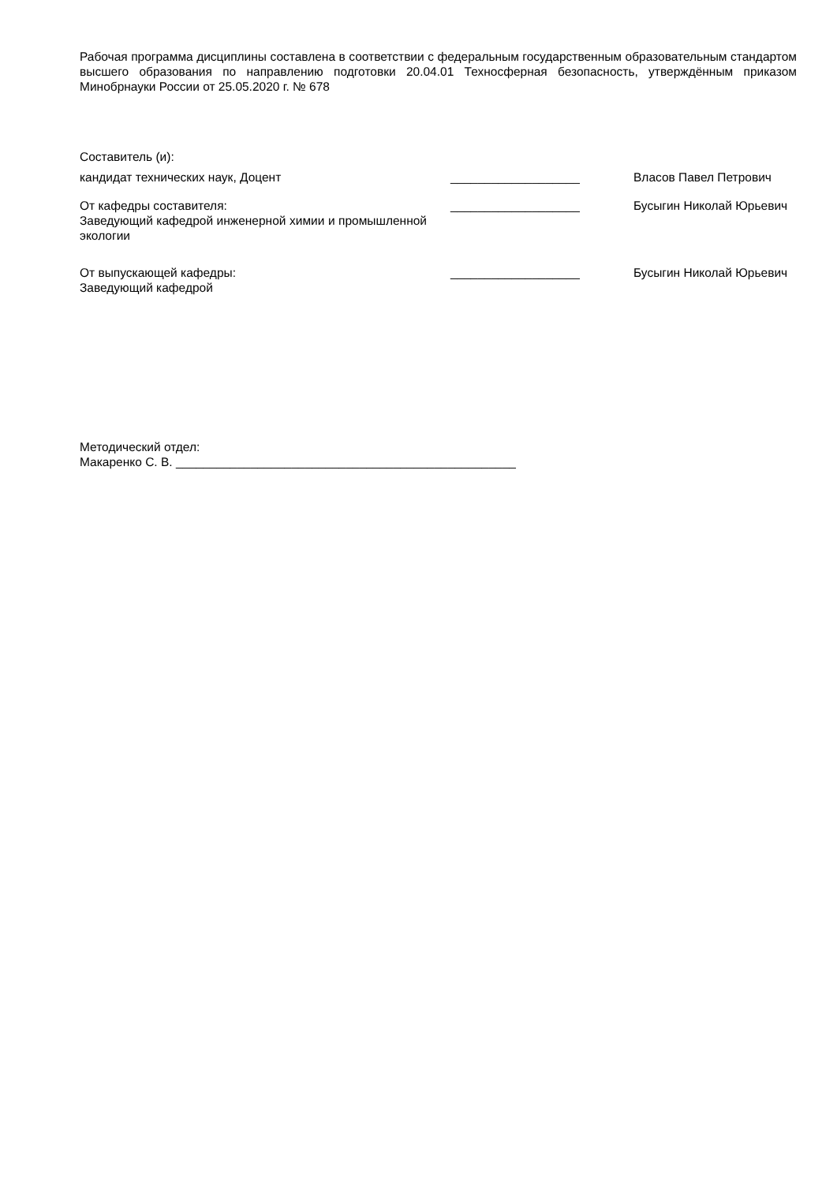Рабочая программа дисциплины составлена в соответствии с федеральным государственным образовательным стандартом высшего образования по направлению подготовки 20.04.01 Техносферная безопасность, утверждённым приказом Минобрнауки России от 25.05.2020 г. № 678
Составитель (и):
кандидат технических наук, Доцент ___________________ Власов Павел Петрович
От кафедры составителя:
Заведующий кафедрой инженерной химии и промышленной экологии
___________________ Бусыгин Николай Юрьевич
От выпускающей кафедры:
Заведующий кафедрой
___________________ Бусыгин Николай Юрьевич
Методический отдел:
Макаренко С. В. __________________________________________________